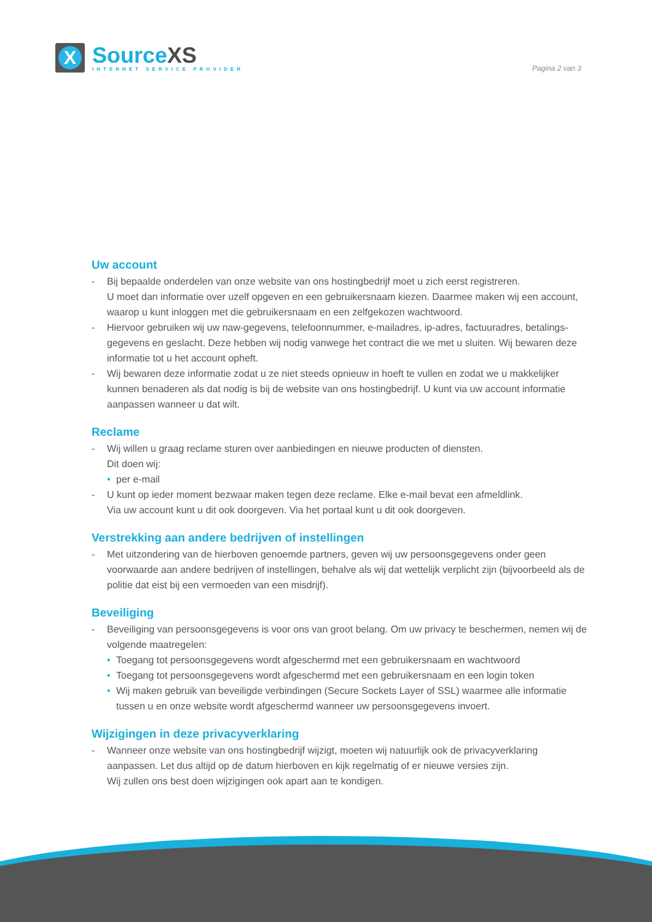X
SourceXS
INTERNET SERVICE PROVIDER
Pagina 2 van 3
Uw account
- Bij bepaalde onderdelen van onze website van ons hostingbedrijf moet u zich eerst registreren.
U moet dan informatie over uzelf opgeven en een gebruikersnaam kiezen. Daarmee maken wij een account, waarop u kunt inloggen met die gebruikersnaam en een zelfgekozen wachtwoord.
- Hiervoor gebruiken wij uw naw-gegevens, telefoonnummer, e-mailadres, ip-adres, factuuradres, betalings-gegevens en geslacht. Deze hebben wij nodig vanwege het contract die we met u sluiten. Wij bewaren deze informatie tot u het account opheft.
- Wij bewaren deze informatie zodat u ze niet steeds opnieuw in hoeft te vullen en zodat we u makkelijker kunnen benaderen als dat nodig is bij de website van ons hostingbedrijf. U kunt via uw account informatie aanpassen wanneer u dat wilt.
Reclame
- Wij willen u graag reclame sturen over aanbiedingen en nieuwe producten of diensten.
Dit doen wij:
• per e-mail
- U kunt op ieder moment bezwaar maken tegen deze reclame. Elke e-mail bevat een afmeldlink.
Via uw account kunt u dit ook doorgeven. Via het portaal kunt u dit ook doorgeven.
Verstrekking aan andere bedrijven of instellingen
- Met uitzondering van de hierboven genoemde partners, geven wij uw persoonsgegevens onder geen voorwaarde aan andere bedrijven of instellingen, behalve als wij dat wettelijk verplicht zijn (bijvoorbeeld als de politie dat eist bij een vermoeden van een misdrijf).
Beveiliging
- Beveiliging van persoonsgegevens is voor ons van groot belang. Om uw privacy te beschermen, nemen wij de volgende maatregelen:
• Toegang tot persoonsgegevens wordt afgeschermd met een gebruikersnaam en wachtwoord
• Toegang tot persoonsgegevens wordt afgeschermd met een gebruikersnaam en een login token
• Wij maken gebruik van beveiligde verbindingen (Secure Sockets Layer of SSL) waarmee alle informatie tussen u en onze website wordt afgeschermd wanneer uw persoonsgegevens invoert.
Wijzigingen in deze privacyverklaring
- Wanneer onze website van ons hostingbedrijf wijzigt, moeten wij natuurlijk ook de privacyverklaring aanpassen. Let dus altijd op de datum hierboven en kijk regelmatig of er nieuwe versies zijn.
Wij zullen ons best doen wijzigingen ook apart aan te kondigen.